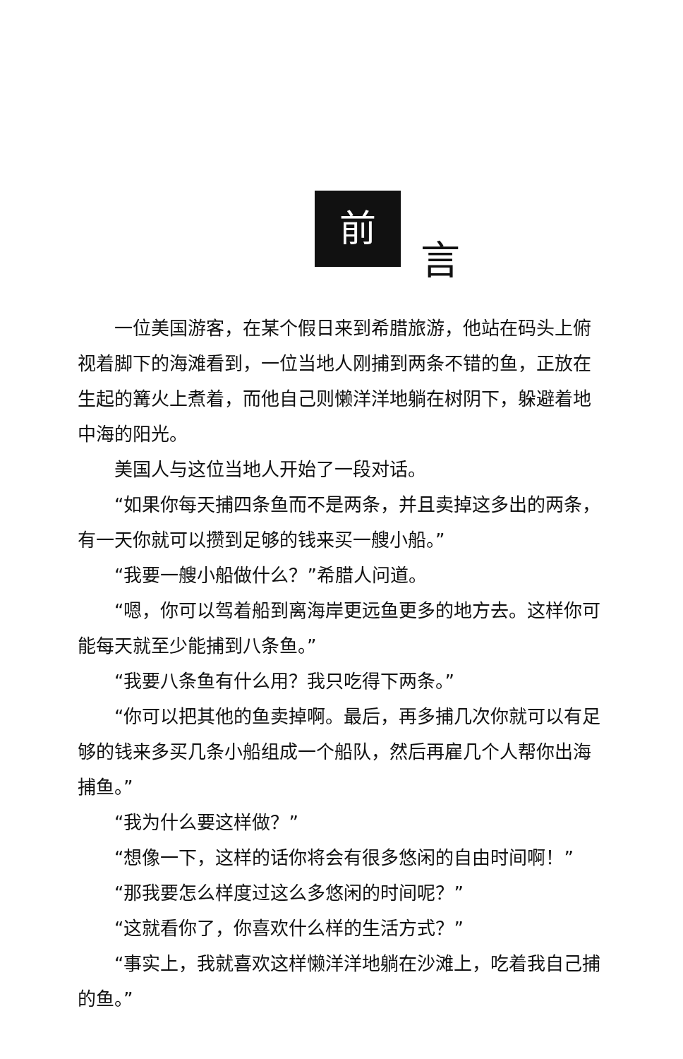前
言
一位美国游客，在某个假日来到希腊旅游，他站在码头上俯视着脚下的海滩看到，一位当地人刚捕到两条不错的鱼，正放在生起的篝火上煮着，而他自己则懒洋洋地躺在树阴下，躲避着地中海的阳光。
美国人与这位当地人开始了一段对话。
“如果你每天捕四条鱼而不是两条，并且卖掉这多出的两条，有一天你就可以攒到足够的钱来买一艘小船。”
“我要一艘小船做什么？”希腊人问道。
“嗯，你可以驾着船到离海岸更远鱼更多的地方去。这样你可能每天就至少能捕到八条鱼。”
“我要八条鱼有什么用？我只吃得下两条。”
“你可以把其他的鱼卖掉啊。最后，再多捕几次你就可以有足够的钱来多买几条小船组成一个船队，然后再雇几个人帮你出海捕鱼。”
“我为什么要这样做？”
“想像一下，这样的话你将会有很多悠闲的自由时间啊！”
“那我要怎么样度过这么多悠闲的时间呢？”
“这就看你了，你喜欢什么样的生活方式？”
“事实上，我就喜欢这样懒洋洋地躺在沙滩上，吃着我自己捕的鱼。”